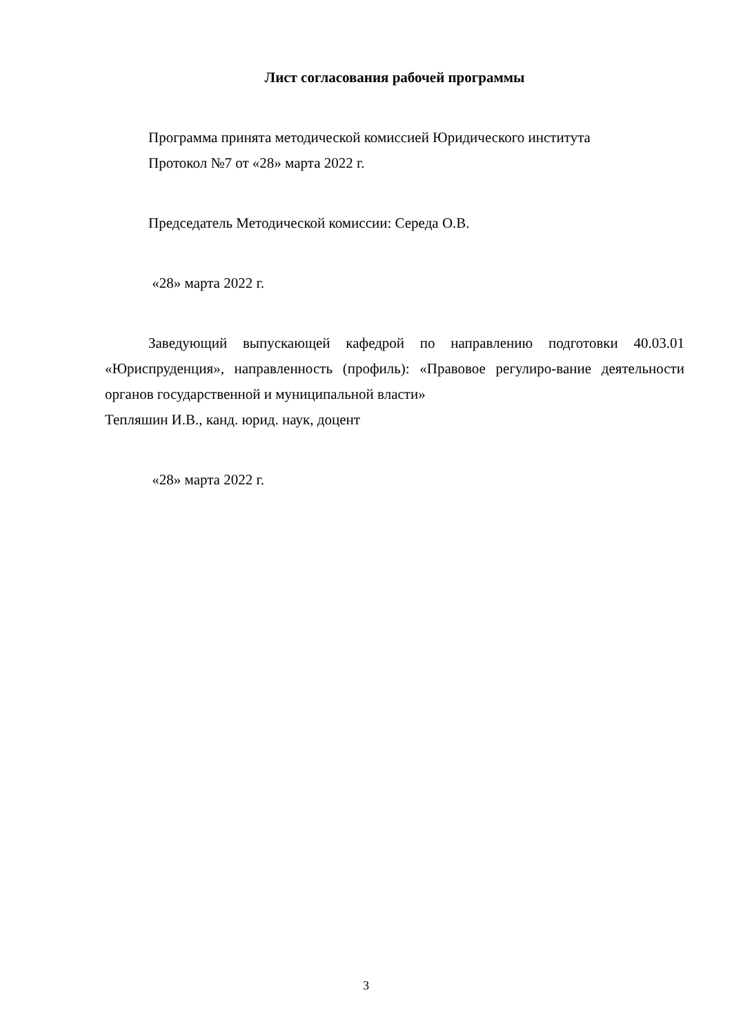Лист согласования рабочей программы
Программа принята методической комиссией Юридического института
Протокол №7 от «28» марта 2022 г.
Председатель Методической комиссии: Середа О.В.
«28» марта 2022 г.
Заведующий выпускающей кафедрой по направлению подготовки 40.03.01 «Юриспруденция», направленность (профиль): «Правовое регулиро-вание деятельности органов государственной и муниципальной власти»
Тепляшин И.В., канд. юрид. наук, доцент
«28» марта 2022 г.
3